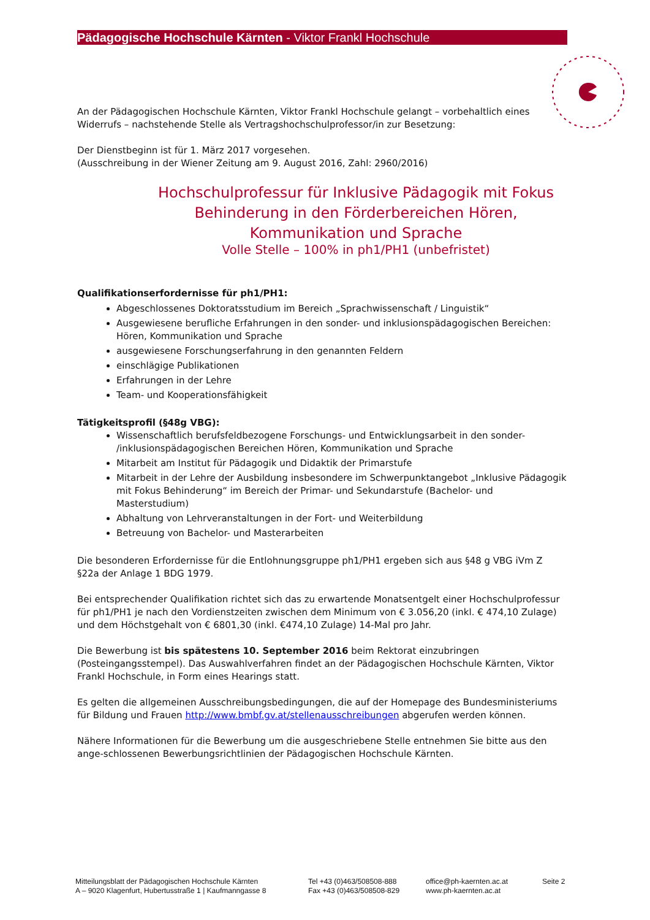Pädagogische Hochschule Kärnten - Viktor Frankl Hochschule
An der Pädagogischen Hochschule Kärnten, Viktor Frankl Hochschule gelangt – vorbehaltlich eines Widerrufs – nachstehende Stelle als Vertragshochschulprofessor/in zur Besetzung:
Der Dienstbeginn ist für 1. März 2017 vorgesehen.
(Ausschreibung in der Wiener Zeitung am 9. August 2016, Zahl: 2960/2016)
Hochschulprofessur für Inklusive Pädagogik mit Fokus Behinderung in den Förderbereichen Hören, Kommunikation und Sprache
Volle Stelle – 100% in ph1/PH1 (unbefristet)
Qualifikationserfordernisse für ph1/PH1:
Abgeschlossenes Doktoratsstudium im Bereich „Sprachwissenschaft / Linguistik“
Ausgewiesene berufliche Erfahrungen in den sonder- und inklusionspädagogischen Bereichen: Hören, Kommunikation und Sprache
ausgewiesene Forschungserfahrung in den genannten Feldern
einschlägige Publikationen
Erfahrungen in der Lehre
Team- und Kooperationsfähigkeit
Tätigkeitsprofil (§48g VBG):
Wissenschaftlich berufsfeldbezogene Forschungs- und Entwicklungsarbeit in den sonder- /inklusionspädagogischen Bereichen Hören, Kommunikation und Sprache
Mitarbeit am Institut für Pädagogik und Didaktik der Primarstufe
Mitarbeit in der Lehre der Ausbildung insbesondere im Schwerpunktangebot „Inklusive Pädagogik mit Fokus Behinderung“ im Bereich der Primar- und Sekundarstufe (Bachelor- und Masterstudium)
Abhaltung von Lehrveranstaltungen in der Fort- und Weiterbildung
Betreuung von Bachelor- und Masterarbeiten
Die besonderen Erfordernisse für die Entlohnungsgruppe ph1/PH1 ergeben sich aus §48 g VBG iVm Z §22a der Anlage 1 BDG 1979.
Bei entsprechender Qualifikation richtet sich das zu erwartende Monatsentgelt einer Hochschulprofessur für ph1/PH1 je nach den Vordienstzeiten zwischen dem Minimum von € 3.056,20 (inkl. € 474,10 Zulage) und dem Höchstgehalt von € 6801,30 (inkl. €474,10 Zulage) 14-Mal pro Jahr.
Die Bewerbung ist bis spätestens 10. September 2016 beim Rektorat einzubringen (Posteingangsstempel). Das Auswahlverfahren findet an der Pädagogischen Hochschule Kärnten, Viktor Frankl Hochschule, in Form eines Hearings statt.
Es gelten die allgemeinen Ausschreibungsbedingungen, die auf der Homepage des Bundesministeriums für Bildung und Frauen http://www.bmbf.gv.at/stellenausschreibungen abgerufen werden können.
Nähere Informationen für die Bewerbung um die ausgeschriebene Stelle entnehmen Sie bitte aus den ange-schlossenen Bewerbungsrichtlinien der Pädagogischen Hochschule Kärnten.
Mitteilungsblatt der Pädagogischen Hochschule Kärnten
A – 9020 Klagenfurt, Hubertusstraße 1 | Kaufmanngasse 8
Tel +43 (0)463/508508-888
Fax +43 (0)463/508508-829
office@ph-kaernten.ac.at
www.ph-kaernten.ac.at
Seite 2